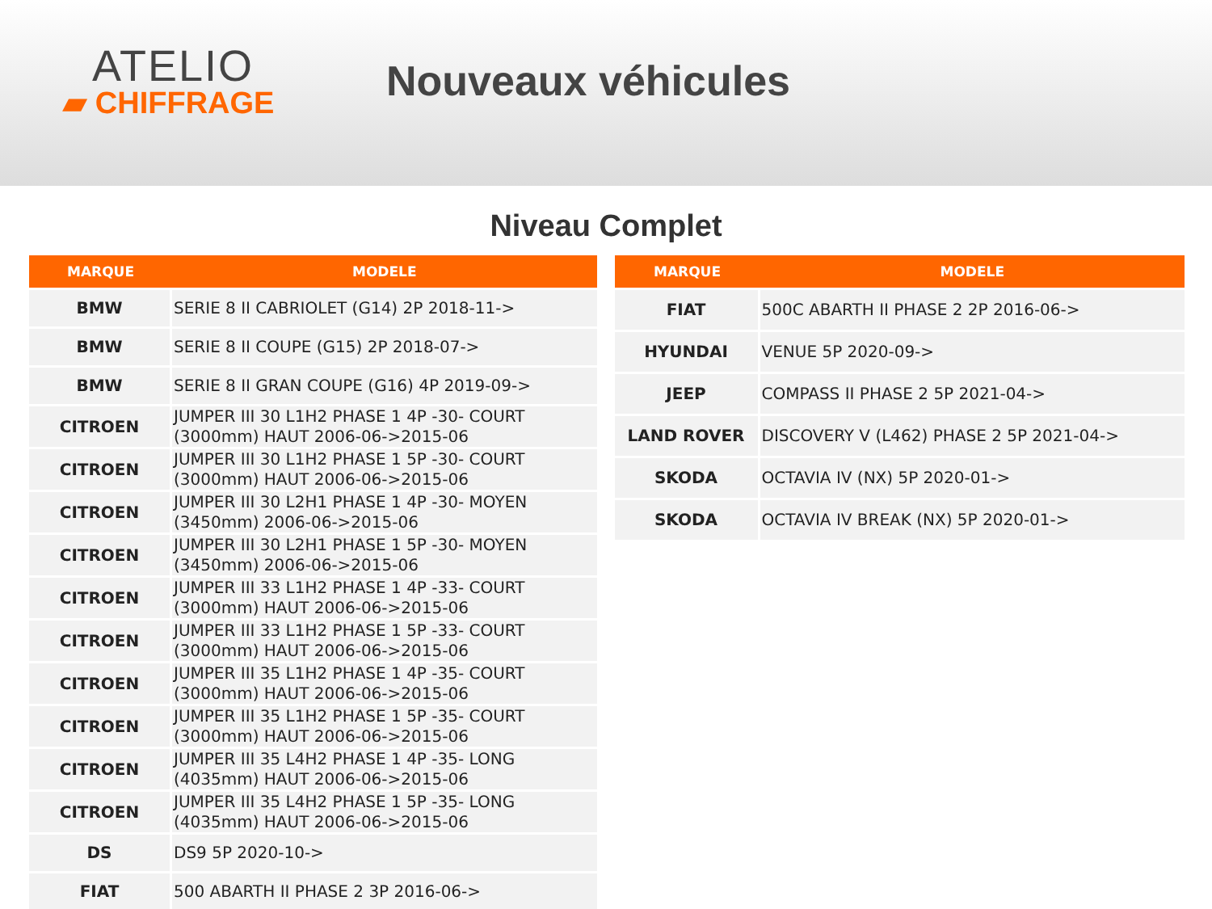ATELIO
▰ CHIFFRAGE
Nouveaux véhicules
Niveau Complet
| MARQUE | MODELE |
| --- | --- |
| BMW | SERIE 8 II CABRIOLET (G14) 2P 2018-11-> |
| BMW | SERIE 8 II COUPE (G15) 2P 2018-07-> |
| BMW | SERIE 8 II GRAN COUPE (G16) 4P 2019-09-> |
| CITROEN | JUMPER III 30 L1H2 PHASE 1 4P -30- COURT (3000mm) HAUT 2006-06->2015-06 |
| CITROEN | JUMPER III 30 L1H2 PHASE 1 5P -30- COURT (3000mm) HAUT 2006-06->2015-06 |
| CITROEN | JUMPER III 30 L2H1 PHASE 1 4P -30- MOYEN (3450mm) 2006-06->2015-06 |
| CITROEN | JUMPER III 30 L2H1 PHASE 1 5P -30- MOYEN (3450mm) 2006-06->2015-06 |
| CITROEN | JUMPER III 33 L1H2 PHASE 1 4P -33- COURT (3000mm) HAUT 2006-06->2015-06 |
| CITROEN | JUMPER III 33 L1H2 PHASE 1 5P -33- COURT (3000mm) HAUT 2006-06->2015-06 |
| CITROEN | JUMPER III 35 L1H2 PHASE 1 4P -35- COURT (3000mm) HAUT 2006-06->2015-06 |
| CITROEN | JUMPER III 35 L1H2 PHASE 1 5P -35- COURT (3000mm) HAUT 2006-06->2015-06 |
| CITROEN | JUMPER III 35 L4H2 PHASE 1 4P -35- LONG (4035mm) HAUT 2006-06->2015-06 |
| CITROEN | JUMPER III 35 L4H2 PHASE 1 5P -35- LONG (4035mm) HAUT 2006-06->2015-06 |
| DS | DS9 5P 2020-10-> |
| FIAT | 500 ABARTH II PHASE 2 3P 2016-06-> |
| MARQUE | MODELE |
| --- | --- |
| FIAT | 500C ABARTH II PHASE 2 2P 2016-06-> |
| HYUNDAI | VENUE 5P 2020-09-> |
| JEEP | COMPASS II PHASE 2 5P 2021-04-> |
| LAND ROVER | DISCOVERY V (L462) PHASE 2 5P 2021-04-> |
| SKODA | OCTAVIA IV (NX) 5P 2020-01-> |
| SKODA | OCTAVIA IV BREAK (NX) 5P 2020-01-> |